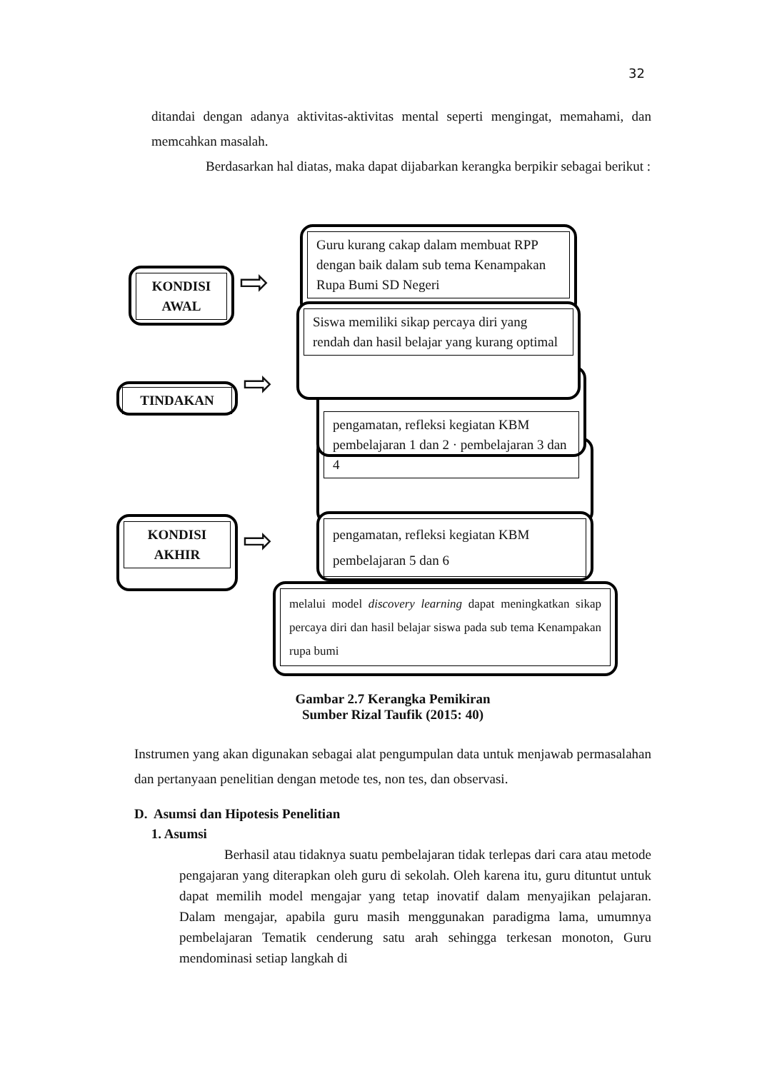32
ditandai dengan adanya aktivitas-aktivitas mental seperti mengingat, memahami, dan memcahkan masalah.
Berdasarkan hal diatas, maka dapat dijabarkan kerangka berpikir sebagai berikut :
KONDISI AWAL ⇨
Guru kurang cakap dalam membuat RPP dengan baik dalam sub tema Kenampakan Rupa Bumi SD Negeri
TINDAKAN ⇨
pengamatan, refleksi kegiatan KBM
pembelajaran 5 dan 6
pengamatan, refleksi kegiatan KBM pembelajaran 1 dan 2 · pembelajaran 3 dan 4
Siswa memiliki sikap percaya diri yang rendah dan hasil belajar yang kurang optimal
KONDISI AKHIR
⇨
melalui model discovery learning dapat meningkatkan sikap percaya diri dan hasil belajar siswa pada sub tema Kenampakan rupa bumi
Gambar 2.7 Kerangka Pemikiran
Sumber Rizal Taufik (2015: 40)
Instrumen yang akan digunakan sebagai alat pengumpulan data untuk menjawab permasalahan dan pertanyaan penelitian dengan metode tes, non tes, dan observasi.
D. Asumsi dan Hipotesis Penelitian
1. Asumsi
Berhasil atau tidaknya suatu pembelajaran tidak terlepas dari cara atau metode pengajaran yang diterapkan oleh guru di sekolah. Oleh karena itu, guru dituntut untuk dapat memilih model mengajar yang tetap inovatif dalam menyajikan pelajaran. Dalam mengajar, apabila guru masih menggunakan paradigma lama, umumnya pembelajaran Tematik cenderung satu arah sehingga terkesan monoton, Guru mendominasi setiap langkah di